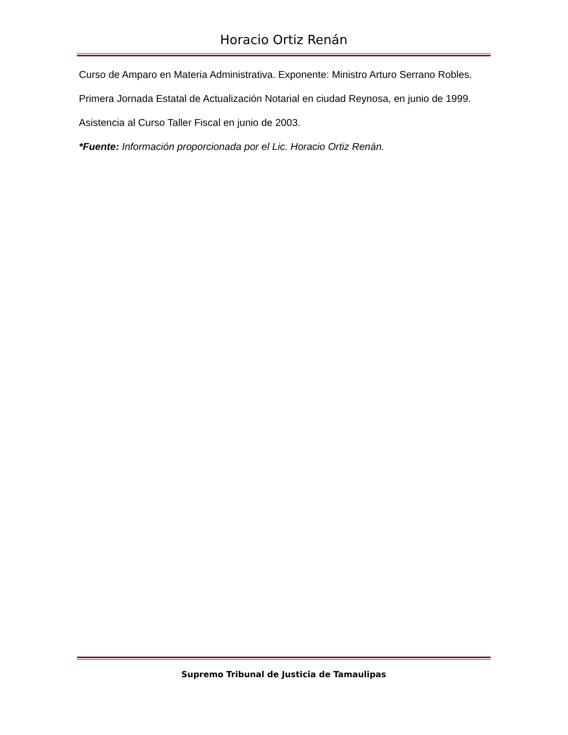Horacio Ortiz Renán
Curso de Amparo en Materia Administrativa. Exponente: Ministro Arturo Serrano Robles.
Primera Jornada Estatal de Actualización Notarial en ciudad Reynosa, en junio de 1999.
Asistencia al Curso Taller Fiscal en junio de 2003.
*Fuente: Información proporcionada por el Lic. Horacio Ortiz Renán.
Supremo Tribunal de Justicia de Tamaulipas